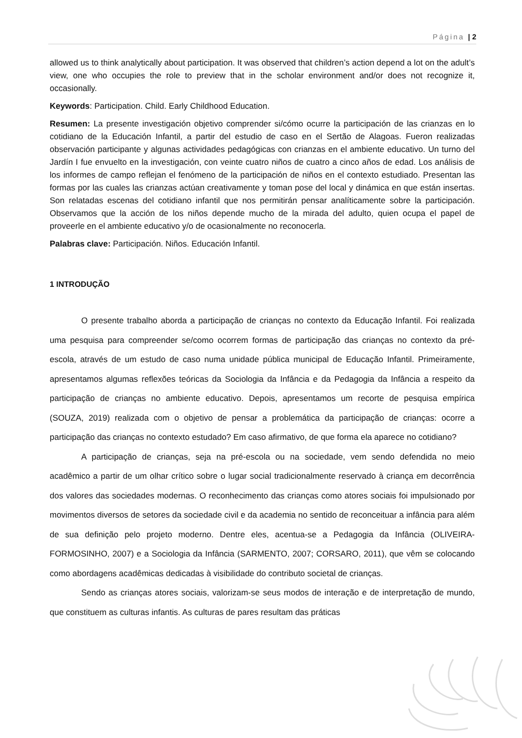Página | 2
allowed us to think analytically about participation. It was observed that children’s action depend a lot on the adult’s view, one who occupies the role to preview that in the scholar environment and/or does not recognize it, occasionally.
Keywords: Participation. Child. Early Childhood Education.
Resumen: La presente investigación objetivo comprender si/cómo ocurre la participación de las crianzas en lo cotidiano de la Educación Infantil, a partir del estudio de caso en el Sertão de Alagoas. Fueron realizadas observación participante y algunas actividades pedagógicas con crianzas en el ambiente educativo. Un turno del Jardín I fue envuelto en la investigación, con veinte cuatro niños de cuatro a cinco años de edad. Los análisis de los informes de campo reflejan el fenómeno de la participación de niños en el contexto estudiado. Presentan las formas por las cuales las crianzas actúan creativamente y toman pose del local y dinámica en que están insertas. Son relatadas escenas del cotidiano infantil que nos permitirán pensar analíticamente sobre la participación. Observamos que la acción de los niños depende mucho de la mirada del adulto, quien ocupa el papel de proveerle en el ambiente educativo y/o de ocasionalmente no reconocerla.
Palabras clave: Participación. Niños. Educación Infantil.
1 INTRODUÇÃO
O presente trabalho aborda a participação de crianças no contexto da Educação Infantil. Foi realizada uma pesquisa para compreender se/como ocorrem formas de participação das crianças no contexto da pré-escola, através de um estudo de caso numa unidade pública municipal de Educação Infantil. Primeiramente, apresentamos algumas reflexões teóricas da Sociologia da Infância e da Pedagogia da Infância a respeito da participação de crianças no ambiente educativo. Depois, apresentamos um recorte de pesquisa empírica (SOUZA, 2019) realizada com o objetivo de pensar a problemática da participação de crianças: ocorre a participação das crianças no contexto estudado? Em caso afirmativo, de que forma ela aparece no cotidiano?
A participação de crianças, seja na pré-escola ou na sociedade, vem sendo defendida no meio acadêmico a partir de um olhar crítico sobre o lugar social tradicionalmente reservado à criança em decorrência dos valores das sociedades modernas. O reconhecimento das crianças como atores sociais foi impulsionado por movimentos diversos de setores da sociedade civil e da academia no sentido de reconceituar a infância para além de sua definição pelo projeto moderno. Dentre eles, acentua-se a Pedagogia da Infância (OLIVEIRA-FORMOSINHO, 2007) e a Sociologia da Infância (SARMENTO, 2007; CORSARO, 2011), que vêm se colocando como abordagens acadêmicas dedicadas à visibilidade do contributo societal de crianças.
Sendo as crianças atores sociais, valorizam-se seus modos de interação e de interpretação de mundo, que constituem as culturas infantis. As culturas de pares resultam das práticas